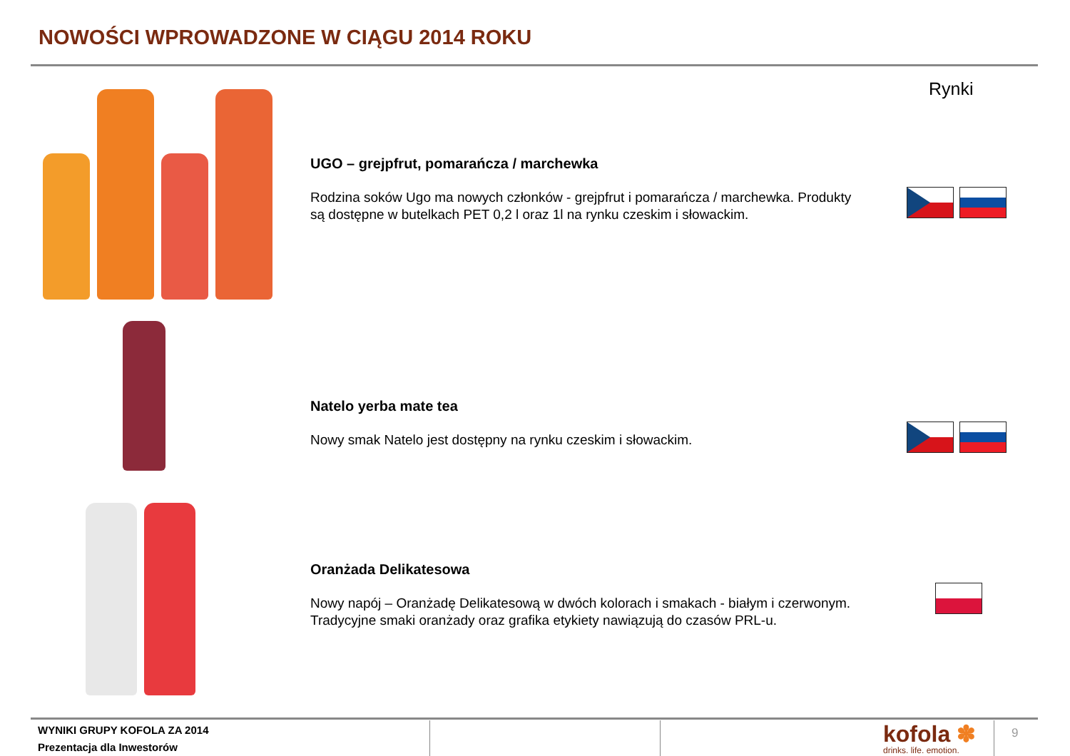NOWOŚCI WPROWADZONE W CIĄGU 2014 ROKU
Rynki
UGO – grejpfrut, pomarańcza / marchewka
Rodzina soków Ugo ma nowych członków - grejpfrut i pomarańcza / marchewka. Produkty są dostępne w butelkach PET 0,2 l oraz 1l na rynku czeskim i słowackim.
Natelo yerba mate tea
Nowy smak Natelo jest dostępny na rynku czeskim i słowackim.
Oranżada Delikatesowa
Nowy napój – Oranżadę Delikatesową w dwóch kolorach i smakach - białym i czerwonym. Tradycyjne smaki oranżady oraz grafika etykiety nawiązują do czasów PRL-u.
WYNIKI GRUPY KOFOLA ZA 2014
Prezentacja dla Inwestorów
kofola ✽
drinks. life. emotion.
9